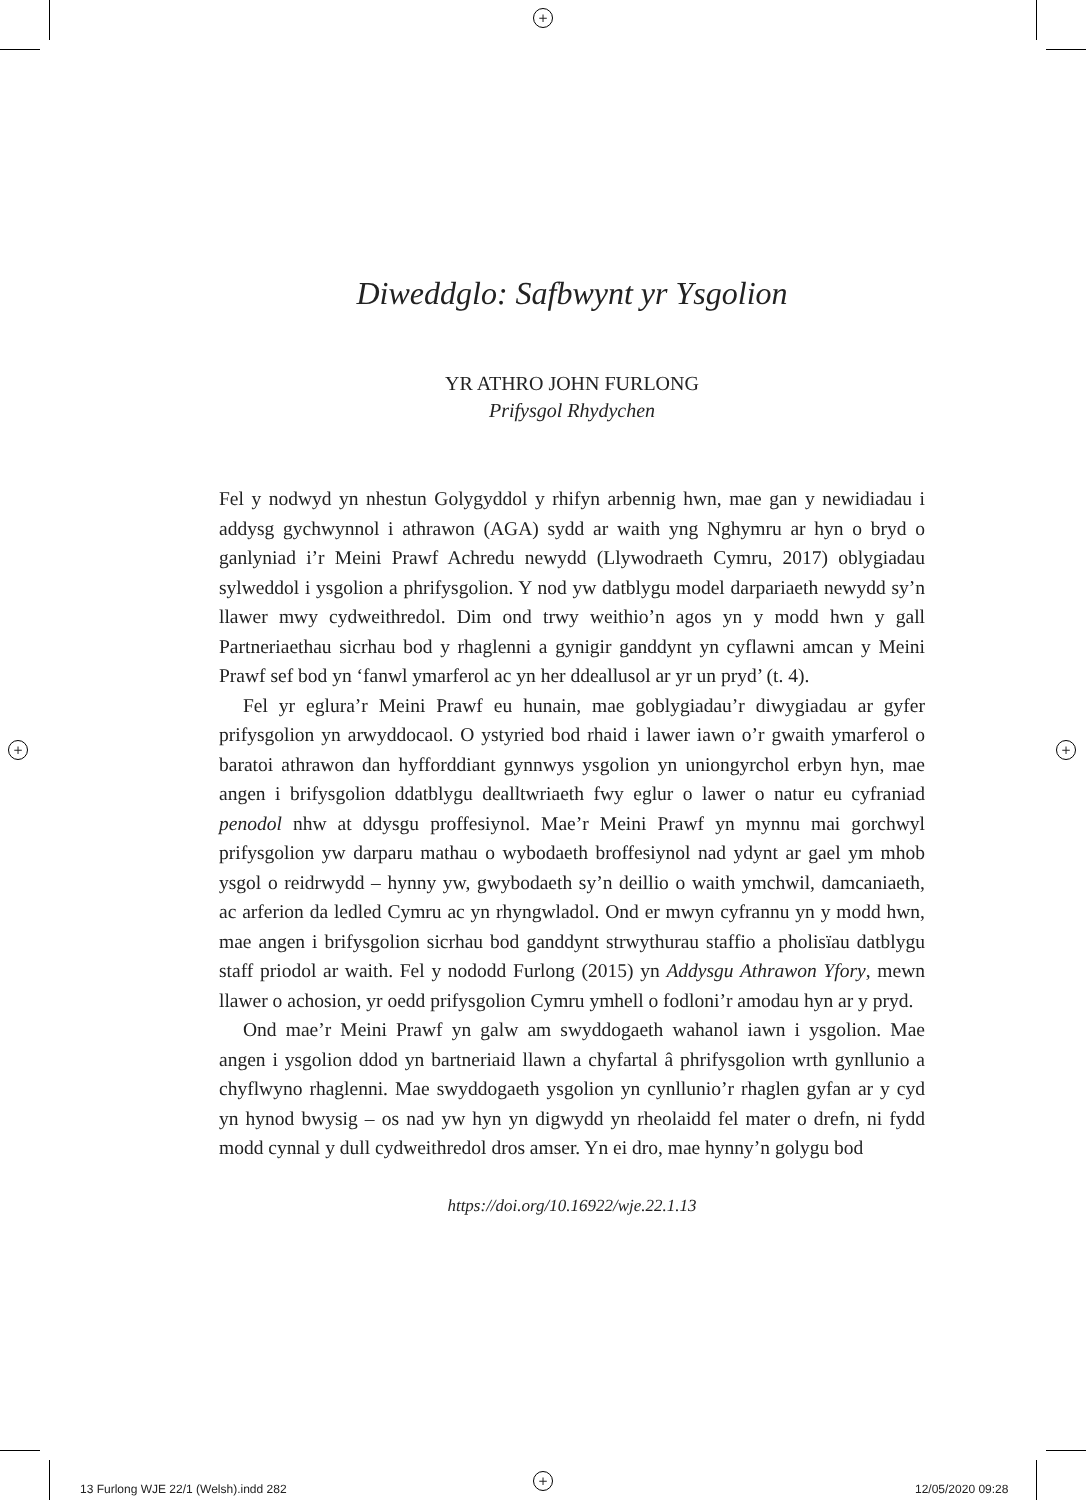+
+ +
+
Diweddglo: Safbwynt yr Ysgolion
YR ATHRO JOHN FURLONG
Prifysgol Rhydychen
Fel y nodwyd yn nhestun Golygyddol y rhifyn arbennig hwn, mae gan y newidiadau i addysg gychwynnol i athrawon (AGA) sydd ar waith yng Nghymru ar hyn o bryd o ganlyniad i’r Meini Prawf Achredu newydd (Llywodraeth Cymru, 2017) oblygiadau sylweddol i ysgolion a phrifysgolion. Y nod yw datblygu model darpariaeth newydd sy’n llawer mwy cydweithredol. Dim ond trwy weithio’n agos yn y modd hwn y gall Partneriaethau sicrhau bod y rhaglenni a gynigir ganddynt yn cyflawni amcan y Meini Prawf sef bod yn ‘fanwl ymarferol ac yn her ddeallusol ar yr un pryd’ (t. 4).
Fel yr eglura’r Meini Prawf eu hunain, mae goblygiadau’r diwygiadau ar gyfer prifysgolion yn arwyddocaol. O ystyried bod rhaid i lawer iawn o’r gwaith ymarferol o baratoi athrawon dan hyfforddiant gynnwys ysgolion yn uniongyrchol erbyn hyn, mae angen i brifysgolion ddatblygu dealltwriaeth fwy eglur o lawer o natur eu cyfraniad penodol nhw at ddysgu proffesiynol. Mae’r Meini Prawf yn mynnu mai gorchwyl prifysgolion yw darparu mathau o wybodaeth broffesiynol nad ydynt ar gael ym mhob ysgol o reidrwydd – hynny yw, gwybodaeth sy’n deillio o waith ymchwil, damcaniaeth, ac arferion da ledled Cymru ac yn rhyngwladol. Ond er mwyn cyfrannu yn y modd hwn, mae angen i brifysgolion sicrhau bod ganddynt strwythurau staffio a pholisïau datblygu staff priodol ar waith. Fel y nododd Furlong (2015) yn Addysgu Athrawon Yfory, mewn llawer o achosion, yr oedd prifysgolion Cymru ymhell o fodloni’r amodau hyn ar y pryd.
Ond mae’r Meini Prawf yn galw am swyddogaeth wahanol iawn i ysgolion. Mae angen i ysgolion ddod yn bartneriaid llawn a chyfartal â phrifysgolion wrth gynllunio a chyflwyno rhaglenni. Mae swyddogaeth ysgolion yn cynllunio’r rhaglen gyfan ar y cyd yn hynod bwysig – os nad yw hyn yn digwydd yn rheolaidd fel mater o drefn, ni fydd modd cynnal y dull cydweithredol dros amser. Yn ei dro, mae hynny’n golygu bod
https://doi.org/10.16922/wje.22.1.13
13 Furlong WJE 22/1 (Welsh).indd 282
12/05/2020 09:28